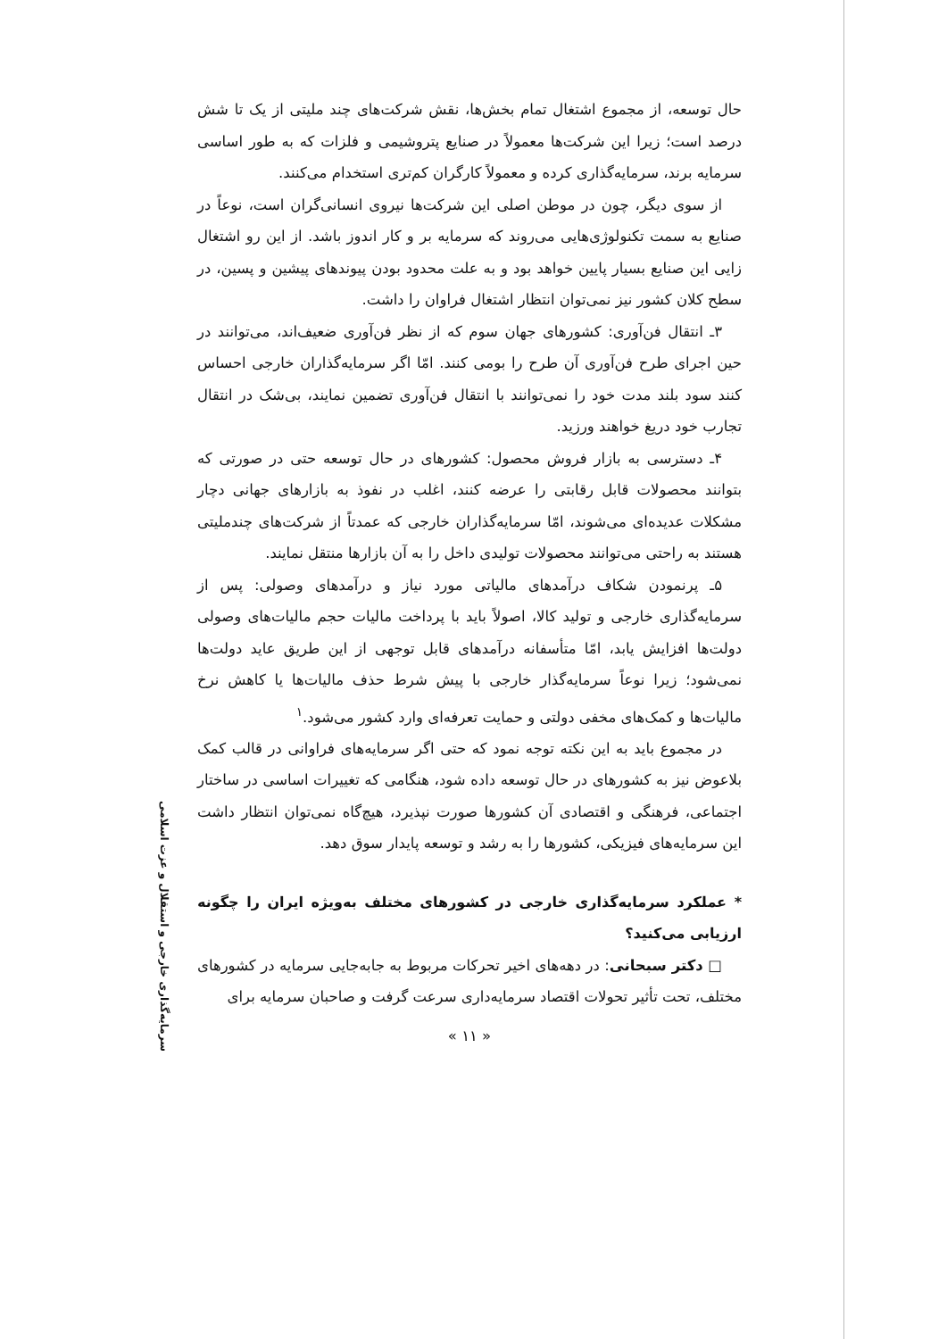حال توسعه، از مجموع اشتغال تمام بخش‌ها، نقش شرکت‌های چند ملیتی از یک تا شش درصد است؛ زیرا این شرکت‌ها معمولاً در صنایع پتروشیمی و فلزات که به طور اساسی سرمایه برند، سرمایه‌گذاری کرده و معمولاً کارگران کم‌تری استخدام می‌کنند.
از سوی دیگر، چون در موطن اصلی این شرکت‌ها نیروی انسانی‌گران است، نوعاً در صنایع به سمت تکنولوژی‌هایی می‌روند که سرمایه بر و کار اندوز باشد. از این رو اشتغال زایی این صنایع بسیار پایین خواهد بود و به علت محدود بودن پیوندهای پیشین و پسین، در سطح کلان کشور نیز نمی‌توان انتظار اشتغال فراوان را داشت.
۳ـ انتقال فن‌آوری: کشورهای جهان سوم که از نظر فن‌آوری ضعیف‌اند، می‌توانند در حین اجرای طرح فن‌آوری آن طرح را بومی کنند. امّا اگر سرمایه‌گذاران خارجی احساس کنند سود بلند مدت خود را نمی‌توانند با انتقال فن‌آوری تضمین نمایند، بی‌شک در انتقال تجارب خود دریغ خواهند ورزید.
۴ـ دسترسی به بازار فروش محصول: کشورهای در حال توسعه حتی در صورتی که بتوانند محصولات قابل رقابتی را عرضه کنند، اغلب در نفوذ به بازارهای جهانی دچار مشکلات عدیده‌ای می‌شوند، امّا سرمایه‌گذاران خارجی که عمدتاً از شرکت‌های چندملیتی هستند به راحتی می‌توانند محصولات تولیدی داخل را به آن بازارها منتقل نمایند.
۵ـ پرنمودن شکاف درآمدهای مالیاتی مورد نیاز و درآمدهای وصولی: پس از سرمایه‌گذاری خارجی و تولید کالا، اصولاً باید با پرداخت مالیات حجم مالیات‌های وصولی دولت‌ها افزایش یابد، امّا متأسفانه درآمدهای قابل توجهی از این طریق عاید دولت‌ها نمی‌شود؛ زیرا نوعاً سرمایه‌گذار خارجی با پیش شرط حذف مالیات‌ها یا کاهش نرخ مالیات‌ها و کمک‌های مخفی دولتی و حمایت تعرفه‌ای وارد کشور می‌شود.<sup>۱</sup>
در مجموع باید به این نکته توجه نمود که حتی اگر سرمایه‌های فراوانی در قالب کمک بلاعوض نیز به کشورهای در حال توسعه داده شود، هنگامی که تغییرات اساسی در ساختار اجتماعی، فرهنگی و اقتصادی آن کشورها صورت نپذیرد، هیچ‌گاه نمی‌توان انتظار داشت این سرمایه‌های فیزیکی، کشورها را به رشد و توسعه پایدار سوق دهد.
* عملکرد سرمایه‌گذاری خارجی در کشورهای مختلف به‌ویژه ایران را چگونه ارزیابی می‌کنید؟
□ دکتر سبحانی: در دهه‌های اخیر تحرکات مربوط به جابه‌جایی سرمایه در کشورهای مختلف، تحت تأثیر تحولات اقتصاد سرمایه‌داری سرعت گرفت و صاحبان سرمایه برای
« ۱۱ »
سرمایه‌گذاری خارجی و استقلال و عزت اسلامی